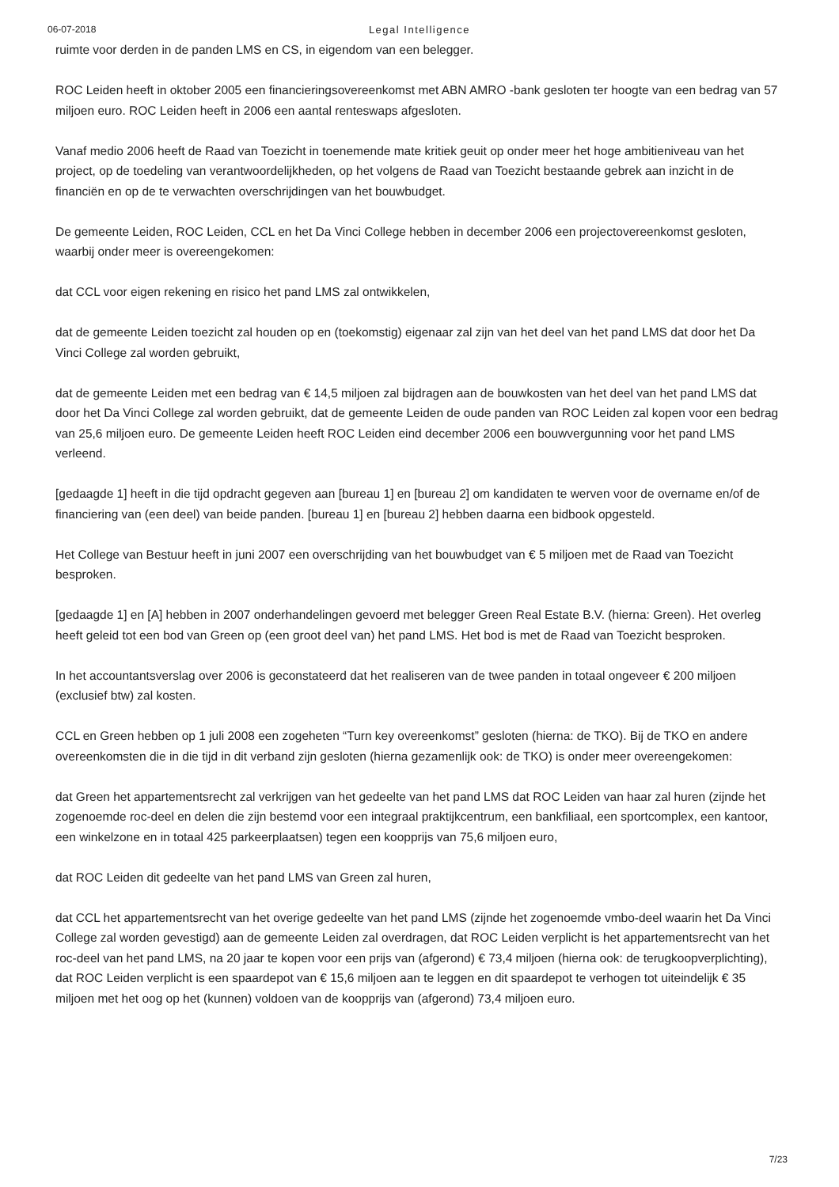06-07-2018
Legal Intelligence
ruimte voor derden in de panden LMS en CS, in eigendom van een belegger.
ROC Leiden heeft in oktober 2005 een financieringsovereenkomst met ABN AMRO -bank gesloten ter hoogte van een bedrag van 57 miljoen euro. ROC Leiden heeft in 2006 een aantal renteswaps afgesloten.
Vanaf medio 2006 heeft de Raad van Toezicht in toenemende mate kritiek geuit op onder meer het hoge ambitieniveau van het project, op de toedeling van verantwoordelijkheden, op het volgens de Raad van Toezicht bestaande gebrek aan inzicht in de financiën en op de te verwachten overschrijdingen van het bouwbudget.
De gemeente Leiden, ROC Leiden, CCL en het Da Vinci College hebben in december 2006 een projectovereenkomst gesloten, waarbij onder meer is overeengekomen:
dat CCL voor eigen rekening en risico het pand LMS zal ontwikkelen,
dat de gemeente Leiden toezicht zal houden op en (toekomstig) eigenaar zal zijn van het deel van het pand LMS dat door het Da Vinci College zal worden gebruikt,
dat de gemeente Leiden met een bedrag van € 14,5 miljoen zal bijdragen aan de bouwkosten van het deel van het pand LMS dat door het Da Vinci College zal worden gebruikt, dat de gemeente Leiden de oude panden van ROC Leiden zal kopen voor een bedrag van 25,6 miljoen euro. De gemeente Leiden heeft ROC Leiden eind december 2006 een bouwvergunning voor het pand LMS verleend.
[gedaagde 1] heeft in die tijd opdracht gegeven aan [bureau 1] en [bureau 2] om kandidaten te werven voor de overname en/of de financiering van (een deel) van beide panden. [bureau 1] en [bureau 2] hebben daarna een bidbook opgesteld.
Het College van Bestuur heeft in juni 2007 een overschrijding van het bouwbudget van € 5 miljoen met de Raad van Toezicht besproken.
[gedaagde 1] en [A] hebben in 2007 onderhandelingen gevoerd met belegger Green Real Estate B.V. (hierna: Green). Het overleg heeft geleid tot een bod van Green op (een groot deel van) het pand LMS. Het bod is met de Raad van Toezicht besproken.
In het accountantsverslag over 2006 is geconstateerd dat het realiseren van de twee panden in totaal ongeveer € 200 miljoen (exclusief btw) zal kosten.
CCL en Green hebben op 1 juli 2008 een zogeheten “Turn key overeenkomst” gesloten (hierna: de TKO). Bij de TKO en andere overeenkomsten die in die tijd in dit verband zijn gesloten (hierna gezamenlijk ook: de TKO) is onder meer overeengekomen:
dat Green het appartementsrecht zal verkrijgen van het gedeelte van het pand LMS dat ROC Leiden van haar zal huren (zijnde het zogenoemde roc-deel en delen die zijn bestemd voor een integraal praktijkcentrum, een bankfiliaal, een sportcomplex, een kantoor, een winkelzone en in totaal 425 parkeerplaatsen) tegen een koopprijs van 75,6 miljoen euro,
dat ROC Leiden dit gedeelte van het pand LMS van Green zal huren,
dat CCL het appartementsrecht van het overige gedeelte van het pand LMS (zijnde het zogenoemde vmbo-deel waarin het Da Vinci College zal worden gevestigd) aan de gemeente Leiden zal overdragen, dat ROC Leiden verplicht is het appartementsrecht van het roc-deel van het pand LMS, na 20 jaar te kopen voor een prijs van (afgerond) € 73,4 miljoen (hierna ook: de terugkoopverplichting), dat ROC Leiden verplicht is een spaardepot van € 15,6 miljoen aan te leggen en dit spaardepot te verhogen tot uiteindelijk € 35 miljoen met het oog op het (kunnen) voldoen van de koopprijs van (afgerond) 73,4 miljoen euro.
7/23